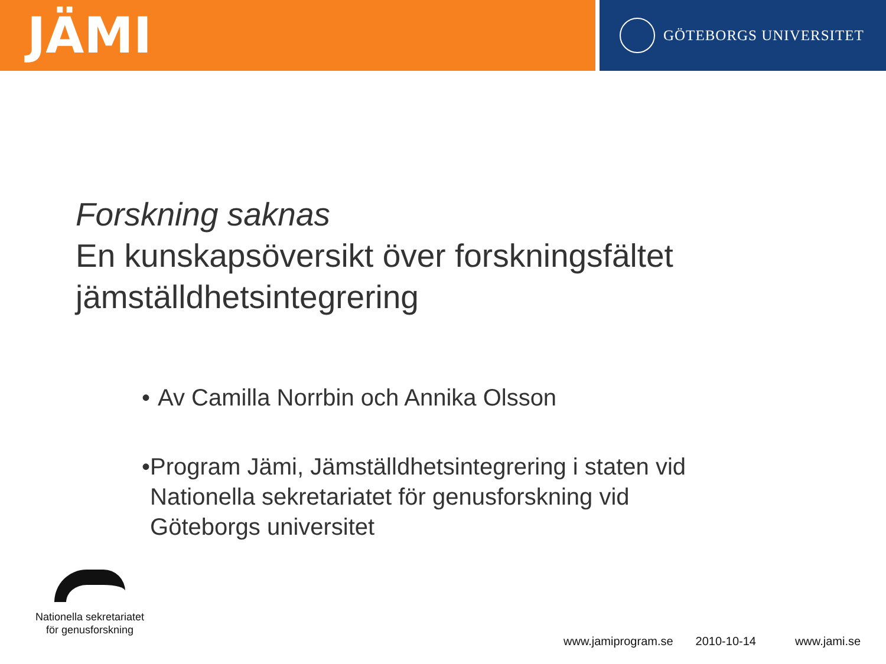JÄMI
GÖTEBORGS UNIVERSITET
Forskning saknas
En kunskapsöversikt över forskningsfältet jämställdhetsintegrering
• Av Camilla Norrbin och Annika Olsson
• Program Jämi, Jämställdhetsintegrering i staten vid Nationella sekretariatet för genusforskning vid Göteborgs universitet
Nationella sekretariatet
för genusforskning
www.jamiprogram.se 2010-10-14 www.jami.se